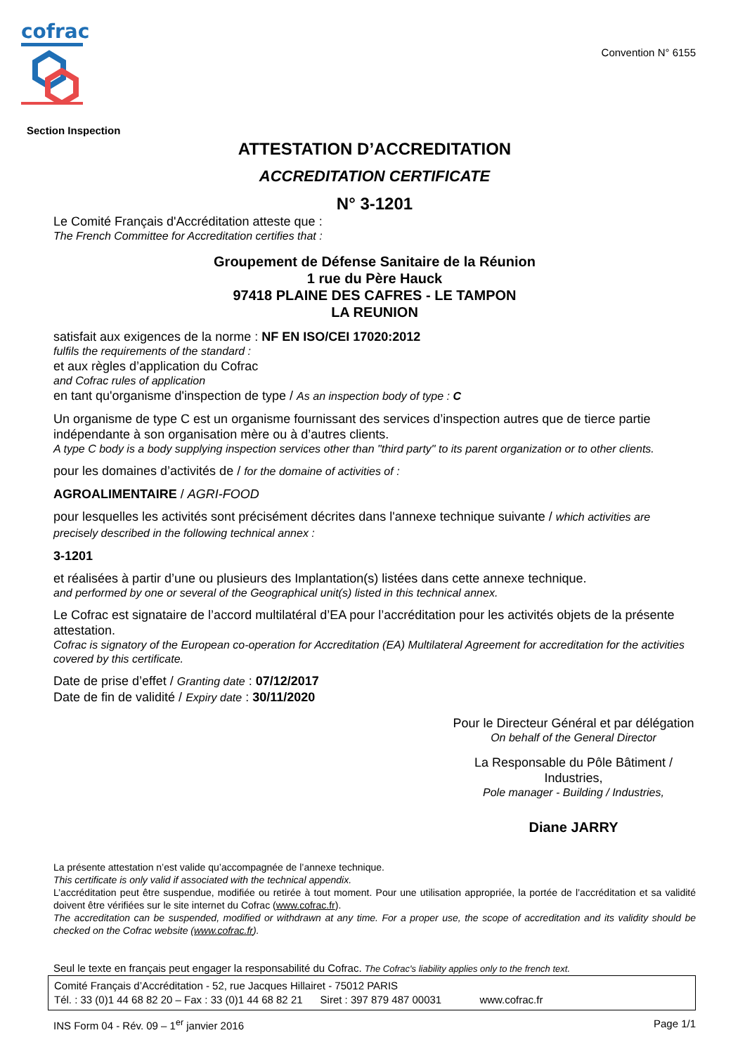cofrac
Section Inspection
Convention N° 6155
ATTESTATION D’ACCREDITATION
ACCREDITATION CERTIFICATE
N° 3-1201
Le Comité Français d'Accréditation atteste que :
The French Committee for Accreditation certifies that :
Groupement de Défense Sanitaire de la Réunion
1 rue du Père Hauck
97418 PLAINE DES CAFRES - LE TAMPON
LA REUNION
satisfait aux exigences de la norme : NF EN ISO/CEI 17020:2012
fulfils the requirements of the standard :
et aux règles d’application du Cofrac
and Cofrac rules of application
en tant qu'organisme d'inspection de type / As an inspection body of type : C
Un organisme de type C est un organisme fournissant des services d’inspection autres que de tierce partie indépendante à son organisation mère ou à d’autres clients.
A type C body is a body supplying inspection services other than "third party" to its parent organization or to other clients.
pour les domaines d’activités de / for the domaine of activities of :
AGROALIMENTAIRE / AGRI-FOOD
pour lesquelles les activités sont précisément décrites dans l'annexe technique suivante / which activities are precisely described in the following technical annex :
3-1201
et réalisées à partir d’une ou plusieurs des Implantation(s) listées dans cette annexe technique.
and performed by one or several of the Geographical unit(s) listed in this technical annex.
Le Cofrac est signataire de l’accord multilatéral d’EA pour l’accréditation pour les activités objets de la présente attestation.
Cofrac is signatory of the European co-operation for Accreditation (EA) Multilateral Agreement for accreditation for the activities covered by this certificate.
Date de prise d’effet / Granting date : 07/12/2017
Date de fin de validité / Expiry date : 30/11/2020
Pour le Directeur Général et par délégation
On behalf of the General Director
La Responsable du Pôle Bâtiment / Industries,
Pole manager - Building / Industries,
Diane JARRY
La présente attestation n’est valide qu’accompagnée de l’annexe technique.
This certificate is only valid if associated with the technical appendix.
L’accréditation peut être suspendue, modifiée ou retirée à tout moment. Pour une utilisation appropriée, la portée de l’accréditation et sa validité doivent être vérifiées sur le site internet du Cofrac (www.cofrac.fr).
The accreditation can be suspended, modified or withdrawn at any time. For a proper use, the scope of accreditation and its validity should be checked on the Cofrac website (www.cofrac.fr).
Seul le texte en français peut engager la responsabilité du Cofrac. The Cofrac's liability applies only to the french text.
Comité Français d’Accréditation - 52, rue Jacques Hillairet - 75012 PARIS
Tél. : 33 (0)1 44 68 82 20 – Fax : 33 (0)1 44 68 82 21 Siret : 397 879 487 00031 www.cofrac.fr
INS Form 04 - Rév. 09 – 1<sup>er</sup> janvier 2016 Page 1/1